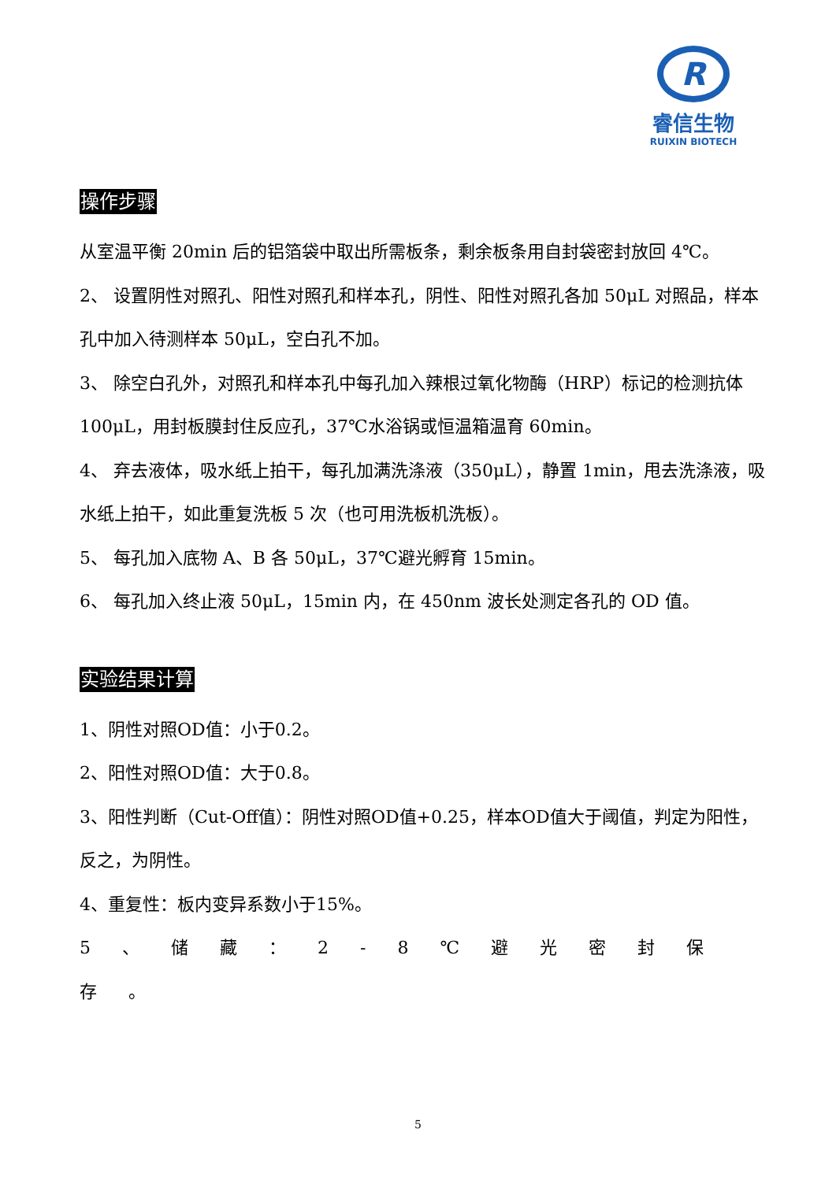R
睿信生物
RUIXIN BIOTECH
操作步骤
从室温平衡 20min 后的铝箔袋中取出所需板条，剩余板条用自封袋密封放回 4℃。
2、 设置阴性对照孔、阳性对照孔和样本孔，阴性、阳性对照孔各加 50μL 对照品，样本孔中加入待测样本 50μL，空白孔不加。
3、 除空白孔外，对照孔和样本孔中每孔加入辣根过氧化物酶（HRP）标记的检测抗体 100μL，用封板膜封住反应孔，37℃水浴锅或恒温箱温育 60min。
4、 弃去液体，吸水纸上拍干，每孔加满洗涤液（350μL），静置 1min，甩去洗涤液，吸水纸上拍干，如此重复洗板 5 次（也可用洗板机洗板）。
5、 每孔加入底物 A、B 各 50μL，37℃避光孵育 15min。
6、 每孔加入终止液 50μL，15min 内，在 450nm 波长处测定各孔的 OD 值。
实验结果计算
1、阴性对照OD值：小于0.2。
2、阳性对照OD值：大于0.8。
3、阳性判断（Cut-Off值）：阴性对照OD值+0.25，样本OD值大于阈值，判定为阳性，反之，为阴性。
4、重复性：板内变异系数小于15%。
5、储藏：2-8℃避光密封保存。
5